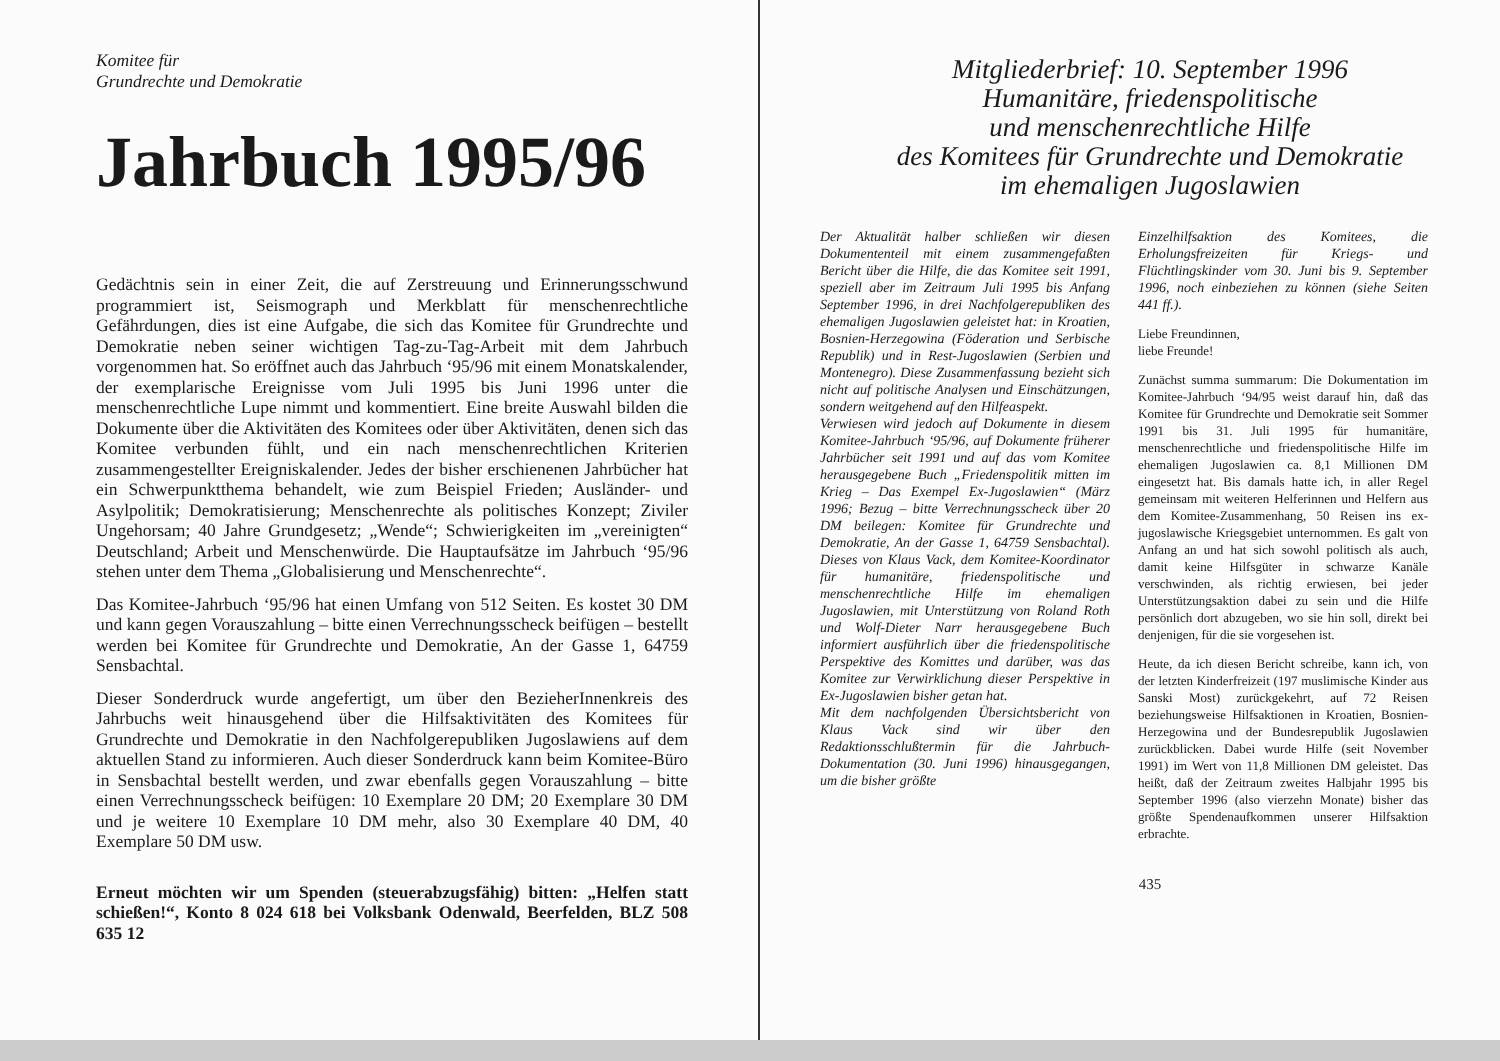Komitee für
Grundrechte und Demokratie
Jahrbuch 1995/96
Gedächtnis sein in einer Zeit, die auf Zerstreuung und Erinnerungsschwund programmiert ist, Seismograph und Merkblatt für menschenrechtliche Gefährdungen, dies ist eine Aufgabe, die sich das Komitee für Grundrechte und Demokratie neben seiner wichtigen Tag-zu-Tag-Arbeit mit dem Jahrbuch vorgenommen hat. So eröffnet auch das Jahrbuch ‘95/96 mit einem Monatskalender, der exemplarische Ereignisse vom Juli 1995 bis Juni 1996 unter die menschenrechtliche Lupe nimmt und kommentiert. Eine breite Auswahl bilden die Dokumente über die Aktivitäten des Komitees oder über Aktivitäten, denen sich das Komitee verbunden fühlt, und ein nach menschenrechtlichen Kriterien zusammengestellter Ereigniskalender. Jedes der bisher erschienenen Jahrbücher hat ein Schwerpunktthema behandelt, wie zum Beispiel Frieden; Ausländer- und Asylpolitik; Demokratisierung; Menschenrechte als politisches Konzept; Ziviler Ungehorsam; 40 Jahre Grundgesetz; „Wende“; Schwierigkeiten im „vereinigten“ Deutschland; Arbeit und Menschenwürde. Die Hauptaufsätze im Jahrbuch ‘95/96 stehen unter dem Thema „Globalisierung und Menschenrechte“.
Das Komitee-Jahrbuch ‘95/96 hat einen Umfang von 512 Seiten. Es kostet 30 DM und kann gegen Vorauszahlung – bitte einen Verrechnungsscheck beifügen – bestellt werden bei Komitee für Grundrechte und Demokratie, An der Gasse 1, 64759 Sensbachtal.
Dieser Sonderdruck wurde angefertigt, um über den BezieherInnenkreis des Jahrbuchs weit hinausgehend über die Hilfsaktivitäten des Komitees für Grundrechte und Demokratie in den Nachfolgerepubliken Jugoslawiens auf dem aktuellen Stand zu informieren. Auch dieser Sonderdruck kann beim Komitee-Büro in Sensbachtal bestellt werden, und zwar ebenfalls gegen Vorauszahlung – bitte einen Verrechnungsscheck beifügen: 10 Exemplare 20 DM; 20 Exemplare 30 DM und je weitere 10 Exemplare 10 DM mehr, also 30 Exemplare 40 DM, 40 Exemplare 50 DM usw.
Erneut möchten wir um Spenden (steuerabzugsfähig) bitten: „Helfen statt schießen!“, Konto 8 024 618 bei Volksbank Odenwald, Beerfelden, BLZ 508 635 12
Mitgliederbrief: 10. September 1996
Humanitäre, friedenspolitische
und menschenrechtliche Hilfe
des Komitees für Grundrechte und Demokratie
im ehemaligen Jugoslawien
Der Aktualität halber schließen wir diesen Dokumententeil mit einem zusammengefaßten Bericht über die Hilfe, die das Komitee seit 1991, speziell aber im Zeitraum Juli 1995 bis Anfang September 1996, in drei Nachfolgerepubliken des ehemaligen Jugoslawien geleistet hat: in Kroatien, Bosnien-Herzegowina (Föderation und Serbische Republik) und in Rest-Jugoslawien (Serbien und Montenegro). Diese Zusammenfassung bezieht sich nicht auf politische Analysen und Einschätzungen, sondern weitgehend auf den Hilfeaspekt.
Verwiesen wird jedoch auf Dokumente in diesem Komitee-Jahrbuch ‘95/96, auf Dokumente früherer Jahrbücher seit 1991 und auf das vom Komitee herausgegebene Buch „Friedenspolitik mitten im Krieg – Das Exempel Ex-Jugoslawien“ (März 1996; Bezug – bitte Verrechnungsscheck über 20 DM beilegen: Komitee für Grundrechte und Demokratie, An der Gasse 1, 64759 Sensbachtal). Dieses von Klaus Vack, dem Komitee-Koordinator für humanitäre, friedenspolitische und menschenrechtliche Hilfe im ehemaligen Jugoslawien, mit Unterstützung von Roland Roth und Wolf-Dieter Narr herausgegebene Buch informiert ausführlich über die friedenspolitische Perspektive des Komittes und darüber, was das Komitee zur Verwirklichung dieser Perspektive in Ex-Jugoslawien bisher getan hat.
Mit dem nachfolgenden Übersichtsbericht von Klaus Vack sind wir über den Redaktionsschlußtermin für die Jahrbuch-Dokumentation (30. Juni 1996) hinausgegangen, um die bisher größte
Einzelhilfsaktion des Komitees, die Erholungsfreizeiten für Kriegs- und Flüchtlingskinder vom 30. Juni bis 9. September 1996, noch einbeziehen zu können (siehe Seiten 441 ff.).
Liebe Freundinnen,
liebe Freunde!
Zunächst summa summarum: Die Dokumentation im Komitee-Jahrbuch ‘94/95 weist darauf hin, daß das Komitee für Grundrechte und Demokratie seit Sommer 1991 bis 31. Juli 1995 für humanitäre, menschenrechtliche und friedenspolitische Hilfe im ehemaligen Jugoslawien ca. 8,1 Millionen DM eingesetzt hat. Bis damals hatte ich, in aller Regel gemeinsam mit weiteren Helferinnen und Helfern aus dem Komitee-Zusammenhang, 50 Reisen ins ex-jugoslawische Kriegsgebiet unternommen. Es galt von Anfang an und hat sich sowohl politisch als auch, damit keine Hilfsgüter in schwarze Kanäle verschwinden, als richtig erwiesen, bei jeder Unterstützungsaktion dabei zu sein und die Hilfe persönlich dort abzugeben, wo sie hin soll, direkt bei denjenigen, für die sie vorgesehen ist.
Heute, da ich diesen Bericht schreibe, kann ich, von der letzten Kinderfreizeit (197 muslimische Kinder aus Sanski Most) zurückgekehrt, auf 72 Reisen beziehungsweise Hilfsaktionen in Kroatien, Bosnien-Herzegowina und der Bundesrepublik Jugoslawien zurückblicken. Dabei wurde Hilfe (seit November 1991) im Wert von 11,8 Millionen DM geleistet. Das heißt, daß der Zeitraum zweites Halbjahr 1995 bis September 1996 (also vierzehn Monate) bisher das größte Spendenaufkommen unserer Hilfsaktion erbrachte.
435